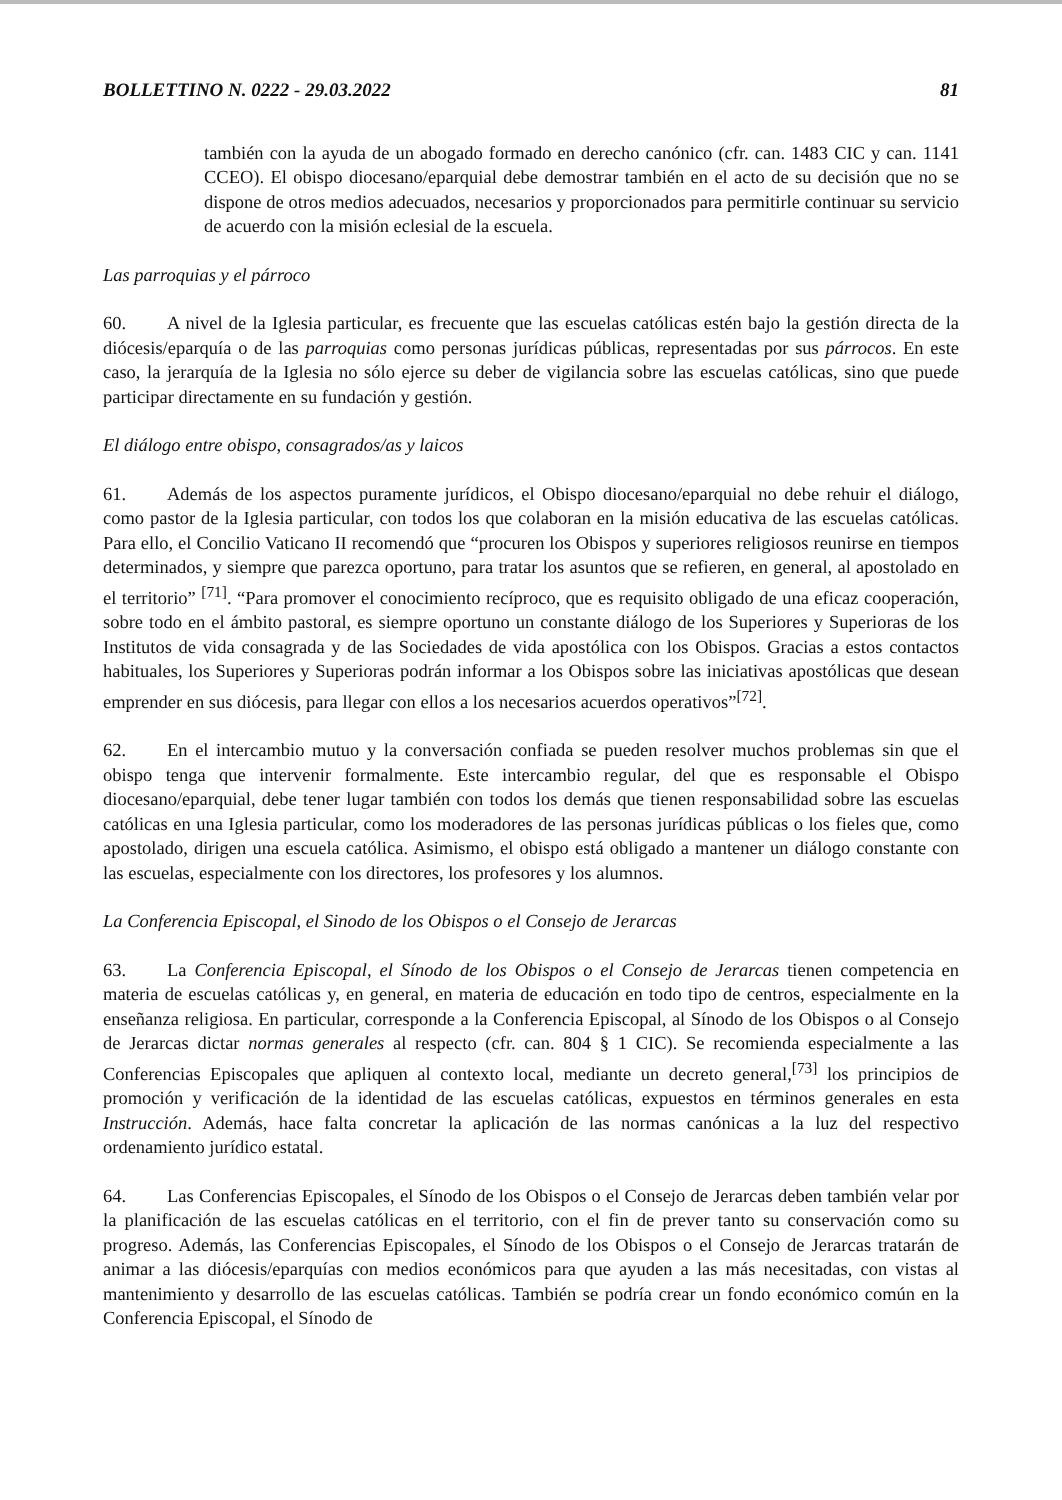BOLLETTINO N. 0222 - 29.03.2022 81
también con la ayuda de un abogado formado en derecho canónico (cfr. can. 1483 CIC y can. 1141 CCEO). El obispo diocesano/eparquial debe demostrar también en el acto de su decisión que no se dispone de otros medios adecuados, necesarios y proporcionados para permitirle continuar su servicio de acuerdo con la misión eclesial de la escuela.
Las parroquias y el párroco
60. A nivel de la Iglesia particular, es frecuente que las escuelas católicas estén bajo la gestión directa de la diócesis/eparquía o de las parroquias como personas jurídicas públicas, representadas por sus párrocos. En este caso, la jerarquía de la Iglesia no sólo ejerce su deber de vigilancia sobre las escuelas católicas, sino que puede participar directamente en su fundación y gestión.
El diálogo entre obispo, consagrados/as y laicos
61. Además de los aspectos puramente jurídicos, el Obispo diocesano/eparquial no debe rehuir el diálogo, como pastor de la Iglesia particular, con todos los que colaboran en la misión educativa de las escuelas católicas. Para ello, el Concilio Vaticano II recomendó que “procuren los Obispos y superiores religiosos reunirse en tiempos determinados, y siempre que parezca oportuno, para tratar los asuntos que se refieren, en general, al apostolado en el territorio” <sup>[71]</sup>. “Para promover el conocimiento recíproco, que es requisito obligado de una eficaz cooperación, sobre todo en el ámbito pastoral, es siempre oportuno un constante diálogo de los Superiores y Superioras de los Institutos de vida consagrada y de las Sociedades de vida apostólica con los Obispos. Gracias a estos contactos habituales, los Superiores y Superioras podrán informar a los Obispos sobre las iniciativas apostólicas que desean emprender en sus diócesis, para llegar con ellos a los necesarios acuerdos operativos”<sup>[72]</sup>.
62. En el intercambio mutuo y la conversación confiada se pueden resolver muchos problemas sin que el obispo tenga que intervenir formalmente. Este intercambio regular, del que es responsable el Obispo diocesano/eparquial, debe tener lugar también con todos los demás que tienen responsabilidad sobre las escuelas católicas en una Iglesia particular, como los moderadores de las personas jurídicas públicas o los fieles que, como apostolado, dirigen una escuela católica. Asimismo, el obispo está obligado a mantener un diálogo constante con las escuelas, especialmente con los directores, los profesores y los alumnos.
La Conferencia Episcopal, el Sinodo de los Obispos o el Consejo de Jerarcas
63. La Conferencia Episcopal, el Sínodo de los Obispos o el Consejo de Jerarcas tienen competencia en materia de escuelas católicas y, en general, en materia de educación en todo tipo de centros, especialmente en la enseñanza religiosa. En particular, corresponde a la Conferencia Episcopal, al Sínodo de los Obispos o al Consejo de Jerarcas dictar normas generales al respecto (cfr. can. 804 § 1 CIC). Se recomienda especialmente a las Conferencias Episcopales que apliquen al contexto local, mediante un decreto general,<sup>[73]</sup> los principios de promoción y verificación de la identidad de las escuelas católicas, expuestos en términos generales en esta Instrucción. Además, hace falta concretar la aplicación de las normas canónicas a la luz del respectivo ordenamiento jurídico estatal.
64. Las Conferencias Episcopales, el Sínodo de los Obispos o el Consejo de Jerarcas deben también velar por la planificación de las escuelas católicas en el territorio, con el fin de prever tanto su conservación como su progreso. Además, las Conferencias Episcopales, el Sínodo de los Obispos o el Consejo de Jerarcas tratarán de animar a las diócesis/eparquías con medios económicos para que ayuden a las más necesitadas, con vistas al mantenimiento y desarrollo de las escuelas católicas. También se podría crear un fondo económico común en la Conferencia Episcopal, el Sínodo de